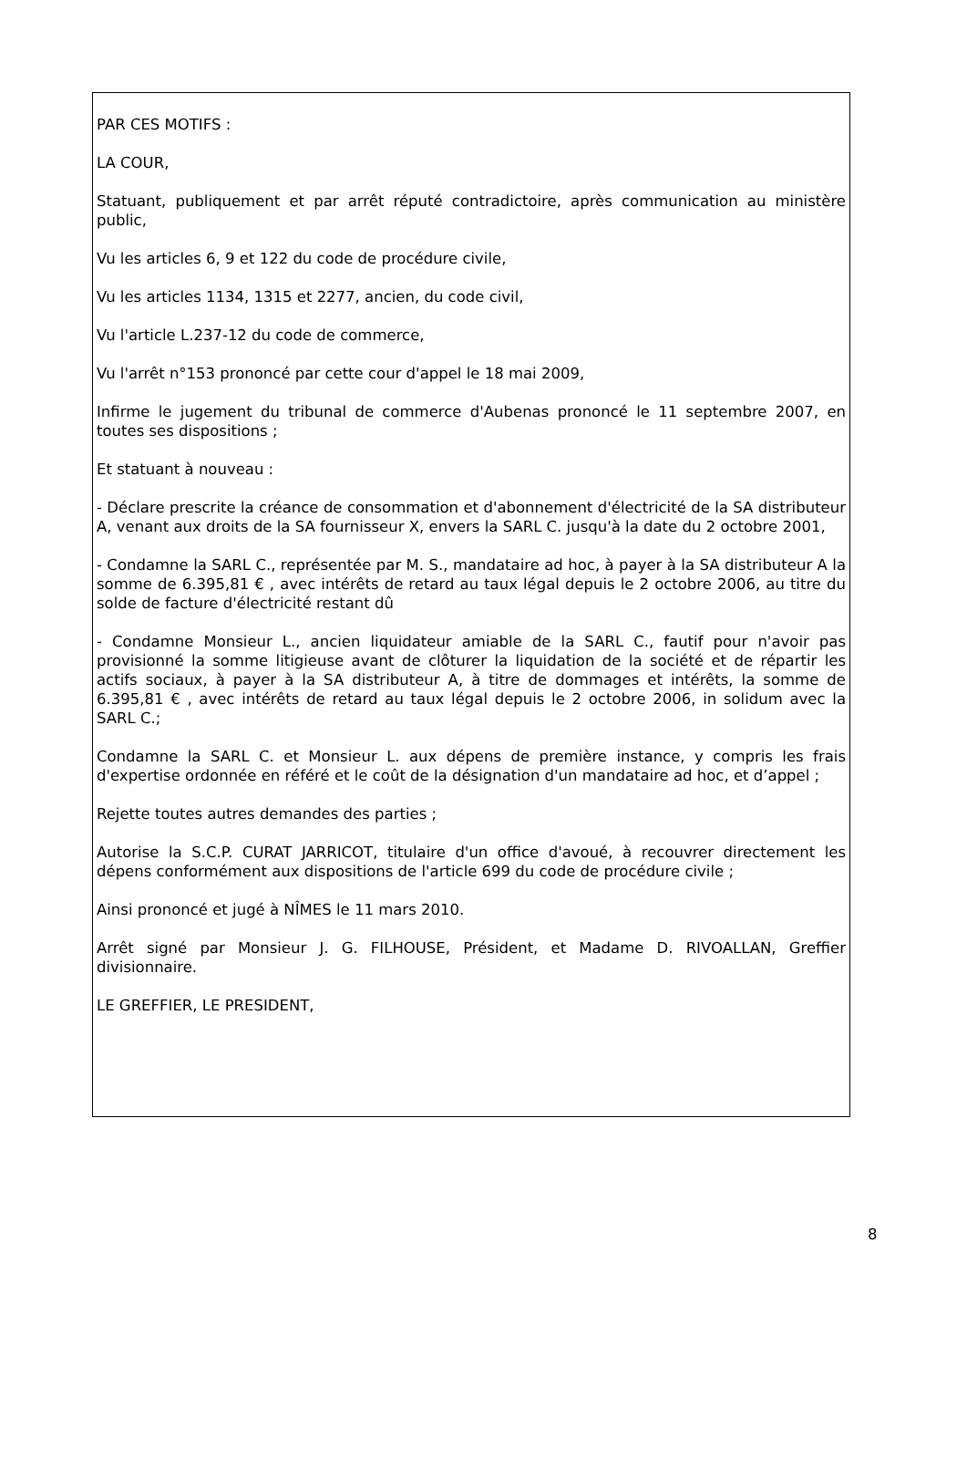PAR CES MOTIFS :
LA COUR,
Statuant, publiquement et par arrêt réputé contradictoire, après communication au ministère public,
Vu les articles 6, 9 et 122 du code de procédure civile,
Vu les articles 1134, 1315 et 2277, ancien, du code civil,
Vu l'article L.237-12 du code de commerce,
Vu l'arrêt n°153 prononcé par cette cour d'appel le 18 mai 2009,
Infirme le jugement du tribunal de commerce d'Aubenas prononcé le 11 septembre 2007, en toutes ses dispositions ;
Et statuant à nouveau :
- Déclare prescrite la créance de consommation et d'abonnement d'électricité de la SA distributeur A, venant aux droits de la SA fournisseur X, envers la SARL C. jusqu'à la date du 2 octobre 2001,
- Condamne la SARL C., représentée par M. S., mandataire ad hoc, à payer à la SA distributeur A la somme de 6.395,81 € , avec intérêts de retard au taux légal depuis le 2 octobre 2006, au titre du solde de facture d'électricité restant dû
- Condamne Monsieur L., ancien liquidateur amiable de la SARL C., fautif pour n'avoir pas provisionné la somme litigieuse avant de clôturer la liquidation de la société et de répartir les actifs sociaux, à payer à la SA distributeur A, à titre de dommages et intérêts, la somme de 6.395,81 € , avec intérêts de retard au taux légal depuis le 2 octobre 2006, in solidum avec la SARL C.;
Condamne la SARL C. et Monsieur L. aux dépens de première instance, y compris les frais d'expertise ordonnée en référé et le coût de la désignation d'un mandataire ad hoc, et d’appel ;
Rejette toutes autres demandes des parties ;
Autorise la S.C.P. CURAT JARRICOT, titulaire d'un office d'avoué, à recouvrer directement les dépens conformément aux dispositions de l'article 699 du code de procédure civile ;
Ainsi prononcé et jugé à NÎMES le 11 mars 2010.
Arrêt signé par Monsieur J. G. FILHOUSE, Président, et Madame D. RIVOALLAN, Greffier divisionnaire.
LE GREFFIER, LE PRESIDENT,
8